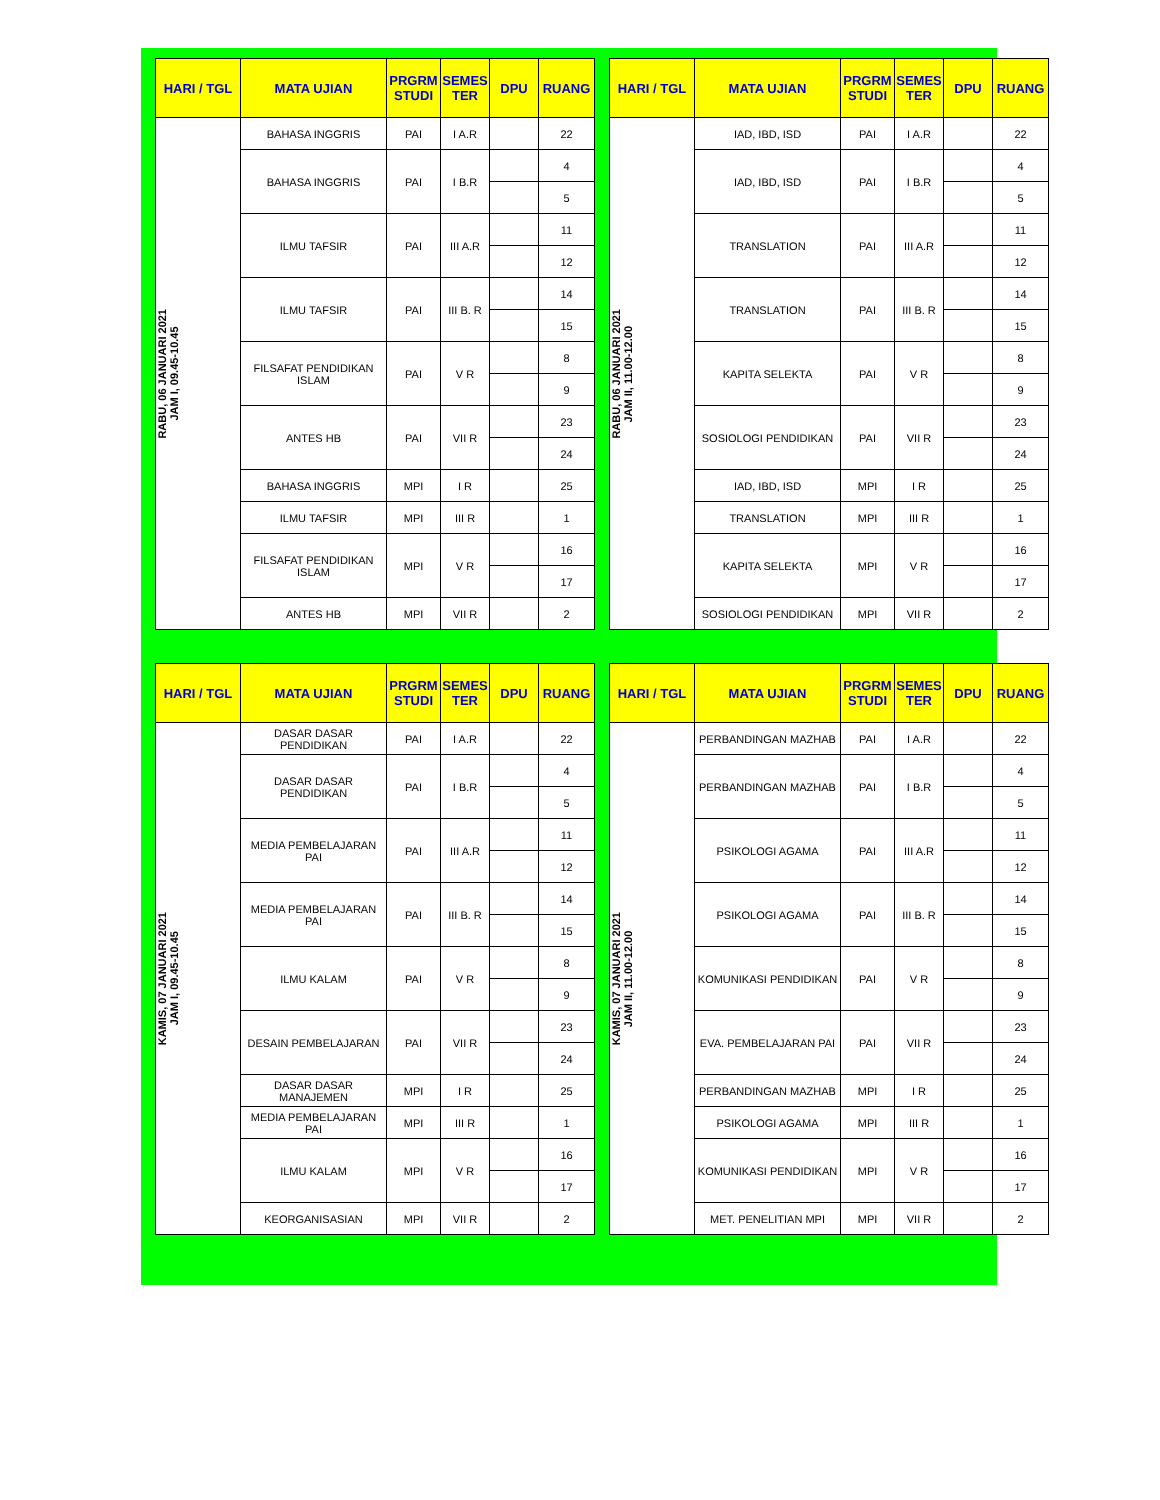| HARI / TGL | MATA UJIAN | PRGRM STUDI | SEMES TER | DPU | RUANG |
| --- | --- | --- | --- | --- | --- |
| RABU, 06 JANUARI 2021 JAM I, 09.45-10.45 | BAHASA INGGRIS | PAI | I A.R | | 22 |
| | BAHASA INGGRIS | PAI | I B.R | | 4 |
| | | | | | 5 |
| | ILMU TAFSIR | PAI | III A.R | | 11 |
| | | | | | 12 |
| | ILMU TAFSIR | PAI | III B. R | | 14 |
| | | | | | 15 |
| | FILSAFAT PENDIDIKAN ISLAM | PAI | V R | | 8 |
| | | | | | 9 |
| | ANTES HB | PAI | VII R | | 23 |
| | | | | | 24 |
| | BAHASA INGGRIS | MPI | I R | | 25 |
| | ILMU TAFSIR | MPI | III R | | 1 |
| | FILSAFAT PENDIDIKAN ISLAM | MPI | V R | | 16 |
| | | | | | 17 |
| | ANTES HB | MPI | VII R | | 2 |
| HARI / TGL | MATA UJIAN | PRGRM STUDI | SEMES TER | DPU | RUANG |
| --- | --- | --- | --- | --- | --- |
| RABU, 06 JANUARI 2021 JAM II, 11.00-12.00 | IAD, IBD, ISD | PAI | I A.R | | 22 |
| | IAD, IBD, ISD | PAI | I B.R | | 4 |
| | | | | | 5 |
| | TRANSLATION | PAI | III A.R | | 11 |
| | | | | | 12 |
| | TRANSLATION | PAI | III B. R | | 14 |
| | | | | | 15 |
| | KAPITA SELEKTA | PAI | V R | | 8 |
| | | | | | 9 |
| | SOSIOLOGI PENDIDIKAN | PAI | VII R | | 23 |
| | | | | | 24 |
| | IAD, IBD, ISD | MPI | I R | | 25 |
| | TRANSLATION | MPI | III R | | 1 |
| | KAPITA SELEKTA | MPI | V R | | 16 |
| | | | | | 17 |
| | SOSIOLOGI PENDIDIKAN | MPI | VII R | | 2 |
| HARI / TGL | MATA UJIAN | PRGRM STUDI | SEMES TER | DPU | RUANG |
| --- | --- | --- | --- | --- | --- |
| KAMIS, 07 JANUARI 2021 JAM I, 09.45-10.45 | DASAR DASAR PENDIDIKAN | PAI | I A.R | | 22 |
| | DASAR DASAR PENDIDIKAN | PAI | I B.R | | 4 |
| | | | | | 5 |
| | MEDIA PEMBELAJARAN PAI | PAI | III A.R | | 11 |
| | | | | | 12 |
| | MEDIA PEMBELAJARAN PAI | PAI | III B. R | | 14 |
| | | | | | 15 |
| | ILMU KALAM | PAI | V R | | 8 |
| | | | | | 9 |
| | DESAIN PEMBELAJARAN | PAI | VII R | | 23 |
| | | | | | 24 |
| | DASAR DASAR MANAJEMEN | MPI | I R | | 25 |
| | MEDIA PEMBELAJARAN PAI | MPI | III R | | 1 |
| | ILMU KALAM | MPI | V R | | 16 |
| | | | | | 17 |
| | KEORGANISASIAN | MPI | VII R | | 2 |
| HARI / TGL | MATA UJIAN | PRGRM STUDI | SEMES TER | DPU | RUANG |
| --- | --- | --- | --- | --- | --- |
| KAMIS, 07 JANUARI 2021 JAM II, 11.00-12.00 | PERBANDINGAN MAZHAB | PAI | I A.R | | 22 |
| | PERBANDINGAN MAZHAB | PAI | I B.R | | 4 |
| | | | | | 5 |
| | PSIKOLOGI AGAMA | PAI | III A.R | | 11 |
| | | | | | 12 |
| | PSIKOLOGI AGAMA | PAI | III B. R | | 14 |
| | | | | | 15 |
| | KOMUNIKASI PENDIDIKAN | PAI | V R | | 8 |
| | | | | | 9 |
| | EVA. PEMBELAJARAN PAI | PAI | VII R | | 23 |
| | | | | | 24 |
| | PERBANDINGAN MAZHAB | MPI | I R | | 25 |
| | PSIKOLOGI AGAMA | MPI | III R | | 1 |
| | KOMUNIKASI PENDIDIKAN | MPI | V R | | 16 |
| | | | | | 17 |
| | MET. PENELITIAN MPI | MPI | VII R | | 2 |